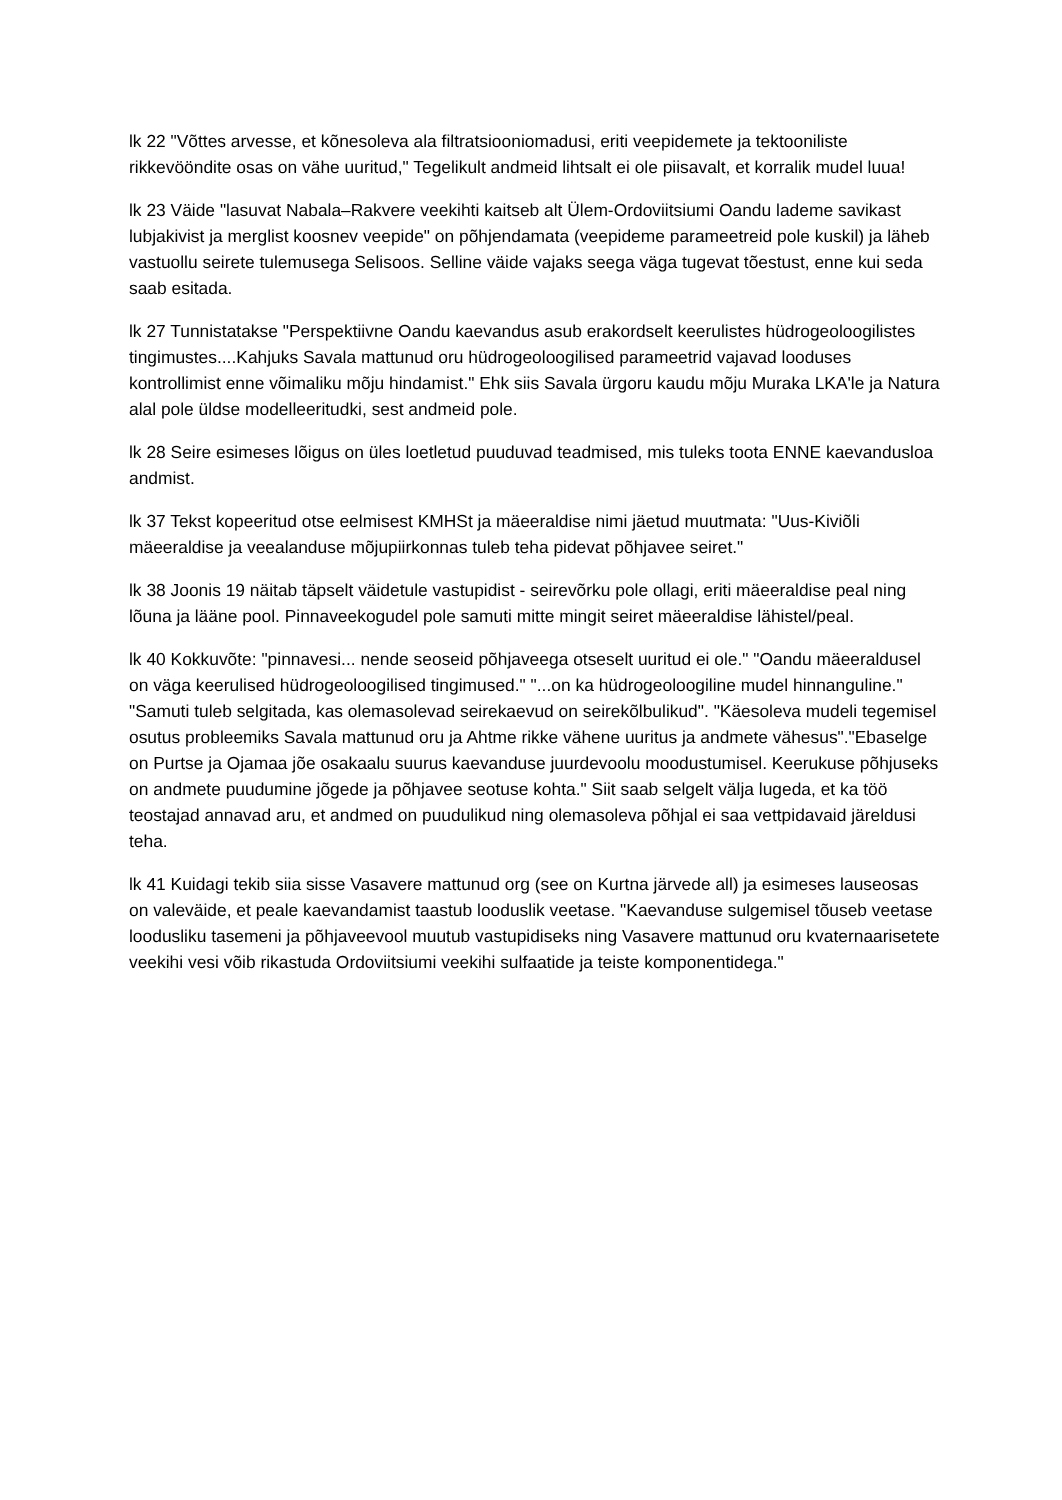lk 22 "Võttes arvesse, et kõnesoleva ala filtratsiooniomadusi, eriti veepidemete ja tektooniliste rikkevööndite osas on vähe uuritud," Tegelikult andmeid lihtsalt ei ole piisavalt, et korralik mudel luua!
lk 23 Väide "lasuvat Nabala–Rakvere veekihti kaitseb alt Ülem-Ordoviitsiumi Oandu lademe savikast lubjakivist ja merglist koosnev veepide" on põhjendamata (veepideme parameetreid pole kuskil) ja läheb vastuollu seirete tulemusega Selisoos. Selline väide vajaks seega väga tugevat tõestust, enne kui seda saab esitada.
lk 27 Tunnistatakse "Perspektiivne Oandu kaevandus asub erakordselt keerulistes hüdrogeoloogilistes tingimustes....Kahjuks Savala mattunud oru hüdrogeoloogilised parameetrid vajavad looduses kontrollimist enne võimaliku mõju hindamist." Ehk siis Savala ürgoru kaudu mõju Muraka LKA'le ja Natura alal pole üldse modelleeritudki, sest andmeid pole.
lk 28 Seire esimeses lõigus on üles loetletud puuduvad teadmised, mis tuleks toota ENNE kaevandusloa andmist.
lk 37 Tekst kopeeritud otse eelmisest KMHSt ja mäeeraldise nimi jäetud muutmata: "Uus-Kiviõli mäeeraldise ja veealanduse mõjupiirkonnas tuleb teha pidevat põhjavee seiret."
lk 38 Joonis 19 näitab täpselt väidetule vastupidist - seirevõrku pole ollagi, eriti mäeeraldise peal ning lõuna ja lääne pool. Pinnaveekogudel pole samuti mitte mingit seiret mäeeraldise lähistel/peal.
lk 40 Kokkuvõte: "pinnavesi... nende seoseid põhjaveega otseselt uuritud ei ole." "Oandu mäeeraldusel on väga keerulised hüdrogeoloogilised tingimused." "...on ka hüdrogeoloogiline mudel hinnanguline." "Samuti tuleb selgitada, kas olemasolevad seirekaevud on seirekõlbulikud". "Käesoleva mudeli tegemisel osutus probleemiks Savala mattunud oru ja Ahtme rikke vähene uuritus ja andmete vähesus"."Ebaselge on Purtse ja Ojamaa jõe osakaalu suurus kaevanduse juurdevoolu moodustumisel. Keerukuse põhjuseks on andmete puudumine jõgede ja põhjavee seotuse kohta." Siit saab selgelt välja lugeda, et ka töö teostajad annavad aru, et andmed on puudulikud ning olemasoleva põhjal ei saa vettpidavaid järeldusi teha.
lk 41 Kuidagi tekib siia sisse Vasavere mattunud org (see on Kurtna järvede all) ja esimeses lauseosas on valeväide, et peale kaevandamist taastub looduslik veetase. "Kaevanduse sulgemisel tõuseb veetase loodusliku tasemeni ja põhjaveevool muutub vastupidiseks ning Vasavere mattunud oru kvaternaarisetete veekihi vesi võib rikastuda Ordoviitsiumi veekihi sulfaatide ja teiste komponentidega."